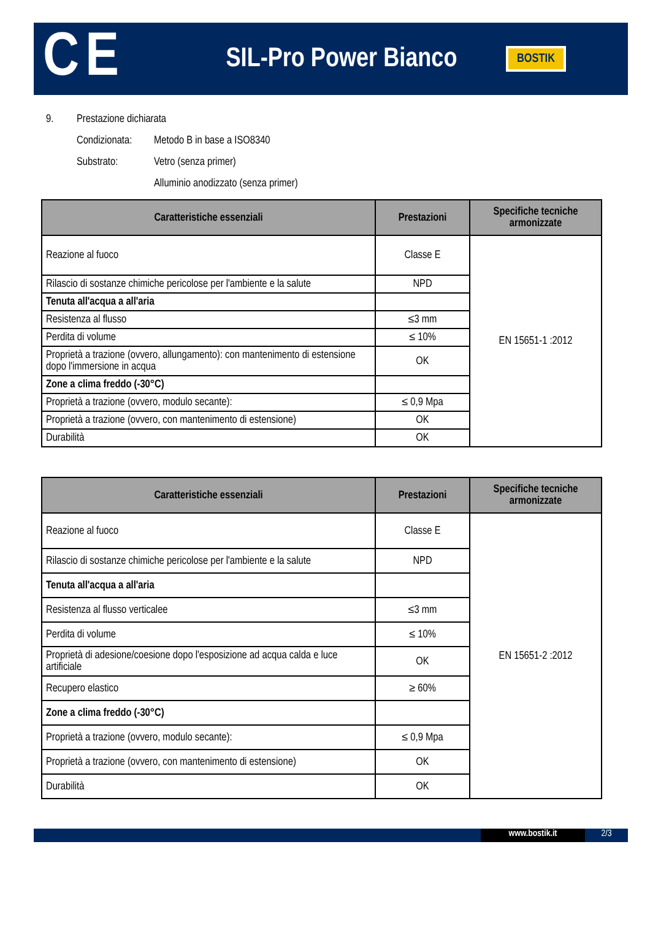CE
SIL-Pro Power Bianco
BOSTIK
9. Prestazione dichiarata
Condizionata:
Metodo B in base a ISO8340
Substrato: Vetro (senza primer)
Alluminio anodizzato (senza primer)
| Caratteristiche essenziali | Prestazioni | Specifiche tecniche armonizzate |
| --- | --- | --- |
| Reazione al fuoco | Classe E | EN 15651-1 :2012 |
| Rilascio di sostanze chimiche pericolose per l'ambiente e la salute | NPD | |
| Tenuta all'acqua a all'aria | | |
| Resistenza al flusso | ≤3 mm | |
| Perdita di volume | ≤ 10% | |
| Proprietà a trazione (ovvero, allungamento): con mantenimento di estensione dopo l'immersione in acqua | OK | |
| Zone a clima freddo (-30°C) | | |
| Proprietà a trazione (ovvero, modulo secante): | ≤ 0,9 Mpa | |
| Proprietà a trazione (ovvero, con mantenimento di estensione) | OK | |
| Durabilità | OK | |
| Caratteristiche essenziali | Prestazioni | Specifiche tecniche armonizzate |
| --- | --- | --- |
| Reazione al fuoco | Classe E | EN 15651-2 :2012 |
| Rilascio di sostanze chimiche pericolose per l'ambiente e la salute | NPD | |
| Tenuta all'acqua a all'aria | | |
| Resistenza al flusso verticalee | ≤3 mm | |
| Perdita di volume | ≤ 10% | |
| Proprietà di adesione/coesione dopo l'esposizione ad acqua calda e luce artificiale | OK | |
| Recupero elastico | ≥ 60% | |
| Zone a clima freddo (-30°C) | | |
| Proprietà a trazione (ovvero, modulo secante): | ≤ 0,9 Mpa | |
| Proprietà a trazione (ovvero, con mantenimento di estensione) | OK | |
| Durabilità | OK | |
www.bostik.it 2/3